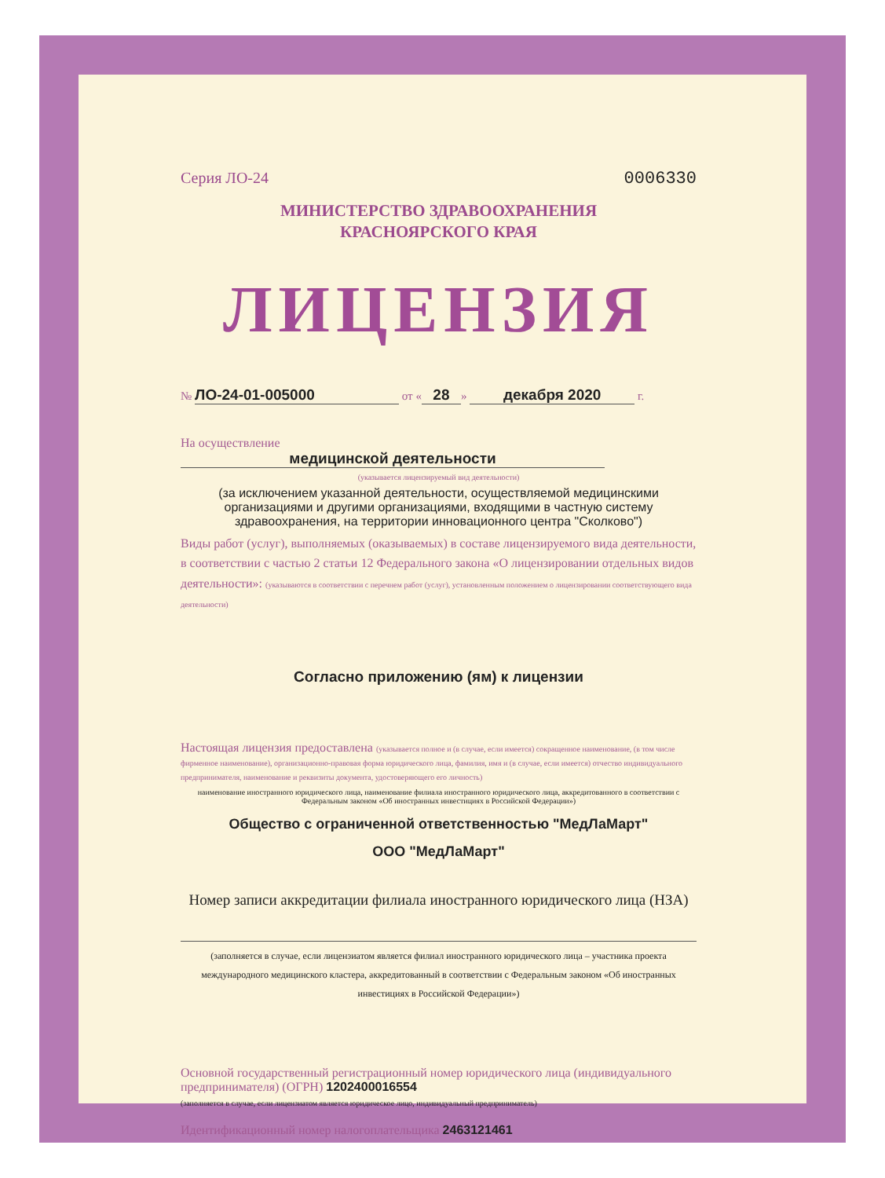Серия ЛО-24 0006330
МИНИСТЕРСТВО ЗДРАВООХРАНЕНИЯ
КРАСНОЯРСКОГО КРАЯ
ЛИЦЕНЗИЯ
№ ЛО-24-01-005000 от « 28 » декабря 2020 г.
На осуществление медицинской деятельности
(указывается лицензируемый вид деятельности)
(за исключением указанной деятельности, осуществляемой медицинскими организациями и другими организациями, входящими в частную систему здравоохранения, на территории инновационного центра "Сколково")
Виды работ (услуг), выполняемых (оказываемых) в составе лицензируемого вида деятельности, в соответствии с частью 2 статьи 12 Федерального закона «О лицензировании отдельных видов деятельности»: (указываются в соответствии с перечнем работ (услуг), установленным положением о лицензировании соответствующего вида деятельности)
Согласно приложению (ям) к лицензии
Настоящая лицензия предоставлена (указывается полное и (в случае, если имеется) сокращенное наименование, (в том числе фирменное наименование), организационно-правовая форма юридического лица, фамилия, имя и (в случае, если имеется) отчество индивидуального предпринимателя, наименование и реквизиты документа, удостоверяющего его личность)
наименование иностранного юридического лица, наименование филиала иностранного юридического лица, аккредитованного в соответствии с Федеральным законом «Об иностранных инвестициях в Российской Федерации»)
Общество с ограниченной ответственностью "МедЛаМарт"
ООО "МедЛаМарт"
Номер записи аккредитации филиала иностранного юридического лица (НЗА)
(заполняется в случае, если лицензиатом является филиал иностранного юридического лица – участника проекта международного медицинского кластера, аккредитованный в соответствии с Федеральным законом «Об иностранных инвестициях в Российской Федерации»)
Основной государственный регистрационный номер юридического лица (индивидуального предпринимателя) (ОГРН) 1202400016554
(заполняется в случае, если лицензиатом является юридическое лицо, индивидуальный предприниматель)
Идентификационный номер налогоплательщика 2463121461